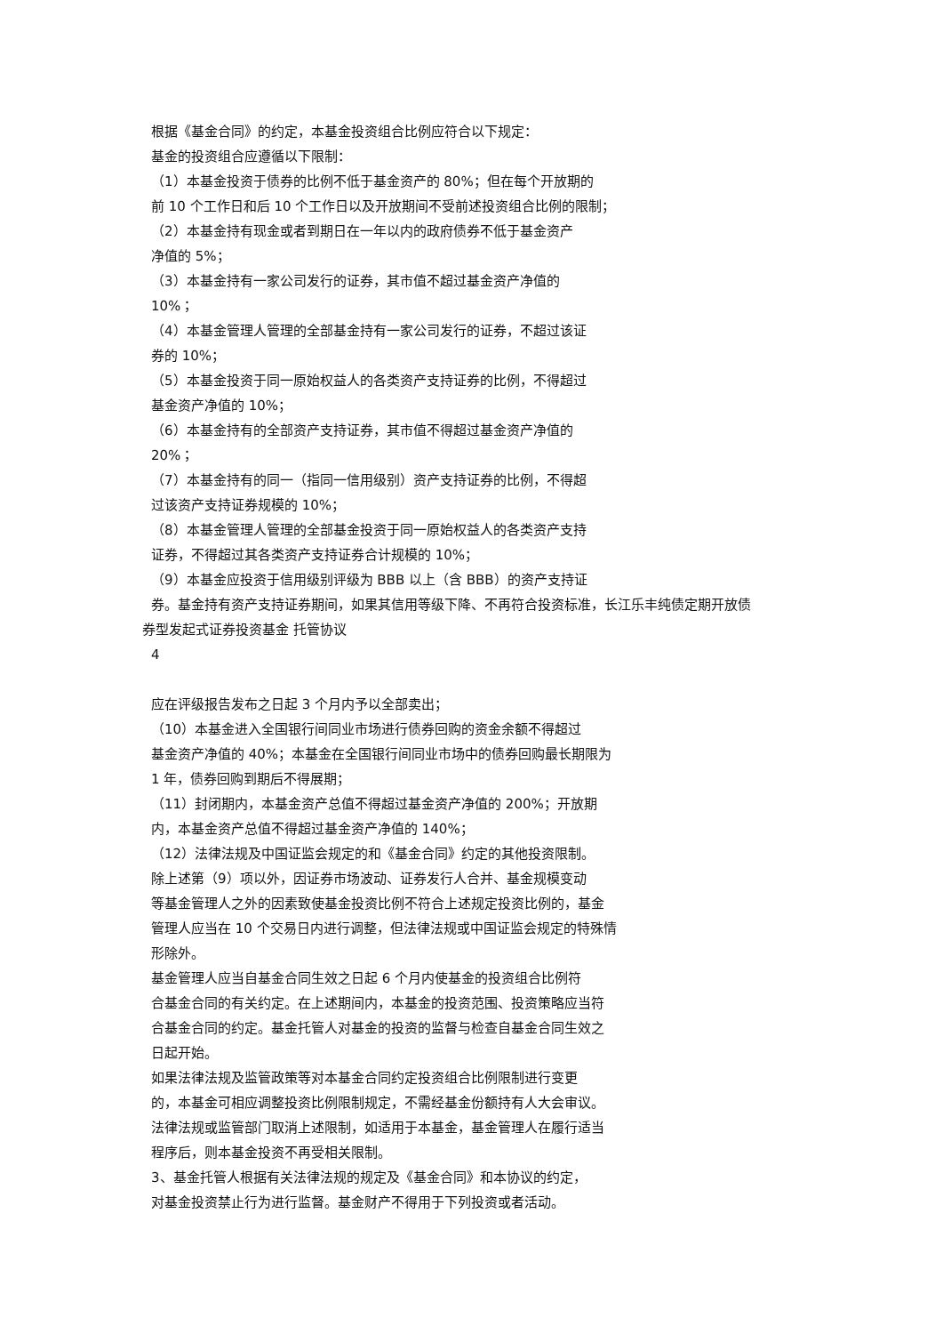根据《基金合同》的约定，本基金投资组合比例应符合以下规定：
基金的投资组合应遵循以下限制：
（1）本基金投资于债券的比例不低于基金资产的 80%；但在每个开放期的
前 10 个工作日和后 10 个工作日以及开放期间不受前述投资组合比例的限制；
（2）本基金持有现金或者到期日在一年以内的政府债券不低于基金资产
净值的 5%；
（3）本基金持有一家公司发行的证券，其市值不超过基金资产净值的
10%；
（4）本基金管理人管理的全部基金持有一家公司发行的证券，不超过该证
券的 10%；
（5）本基金投资于同一原始权益人的各类资产支持证券的比例，不得超过
基金资产净值的 10%；
（6）本基金持有的全部资产支持证券，其市值不得超过基金资产净值的
20%；
（7）本基金持有的同一（指同一信用级别）资产支持证券的比例，不得超
过该资产支持证券规模的 10%；
（8）本基金管理人管理的全部基金投资于同一原始权益人的各类资产支持
证券，不得超过其各类资产支持证券合计规模的 10%；
（9）本基金应投资于信用级别评级为 BBB 以上（含 BBB）的资产支持证
券。基金持有资产支持证券期间，如果其信用等级下降、不再符合投资标准，长江乐丰纯债定期开放债
券型发起式证券投资基金 托管协议
4
应在评级报告发布之日起 3 个月内予以全部卖出；
（10）本基金进入全国银行间同业市场进行债券回购的资金余额不得超过
基金资产净值的 40%；本基金在全国银行间同业市场中的债券回购最长期限为
1 年，债券回购到期后不得展期；
（11）封闭期内，本基金资产总值不得超过基金资产净值的 200%；开放期
内，本基金资产总值不得超过基金资产净值的 140%；
（12）法律法规及中国证监会规定的和《基金合同》约定的其他投资限制。
除上述第（9）项以外，因证券市场波动、证券发行人合并、基金规模变动
等基金管理人之外的因素致使基金投资比例不符合上述规定投资比例的，基金
管理人应当在 10 个交易日内进行调整，但法律法规或中国证监会规定的特殊情
形除外。
基金管理人应当自基金合同生效之日起 6 个月内使基金的投资组合比例符
合基金合同的有关约定。在上述期间内，本基金的投资范围、投资策略应当符
合基金合同的约定。基金托管人对基金的投资的监督与检查自基金合同生效之
日起开始。
如果法律法规及监管政策等对本基金合同约定投资组合比例限制进行变更
的，本基金可相应调整投资比例限制规定，不需经基金份额持有人大会审议。
法律法规或监管部门取消上述限制，如适用于本基金，基金管理人在履行适当
程序后，则本基金投资不再受相关限制。
3、基金托管人根据有关法律法规的规定及《基金合同》和本协议的约定，
对基金投资禁止行为进行监督。基金财产不得用于下列投资或者活动。